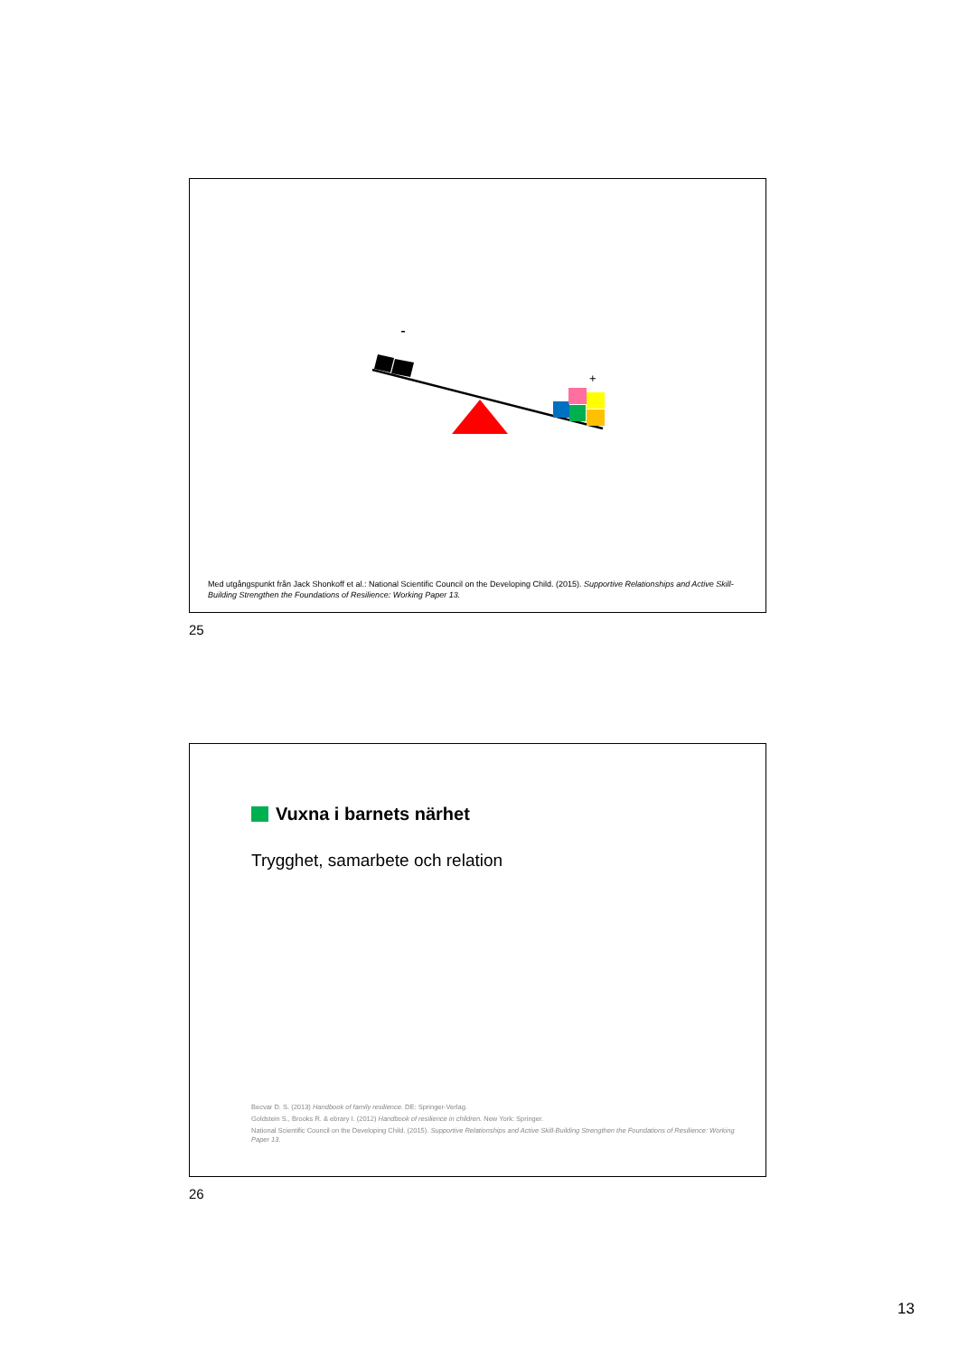+
Med utgångspunkt från Jack Shonkoff et al.: National Scientific Council on the Developing Child. (2015). Supportive Relationships and Active Skill-Building Strengthen the Foundations of Resilience: Working Paper 13.
25
Vuxna i barnets närhet
Trygghet, samarbete och relation
Becvar D. S. (2013) Handbook of family resilience. DE: Springer-Verlag.
Goldstein S., Brooks R. & ebrary I. (2012) Handbook of resilience in children. New York: Springer.
National Scientific Council on the Developing Child. (2015). Supportive Relationships and Active Skill-Building Strengthen the Foundations of Resilience: Working Paper 13.
26
13